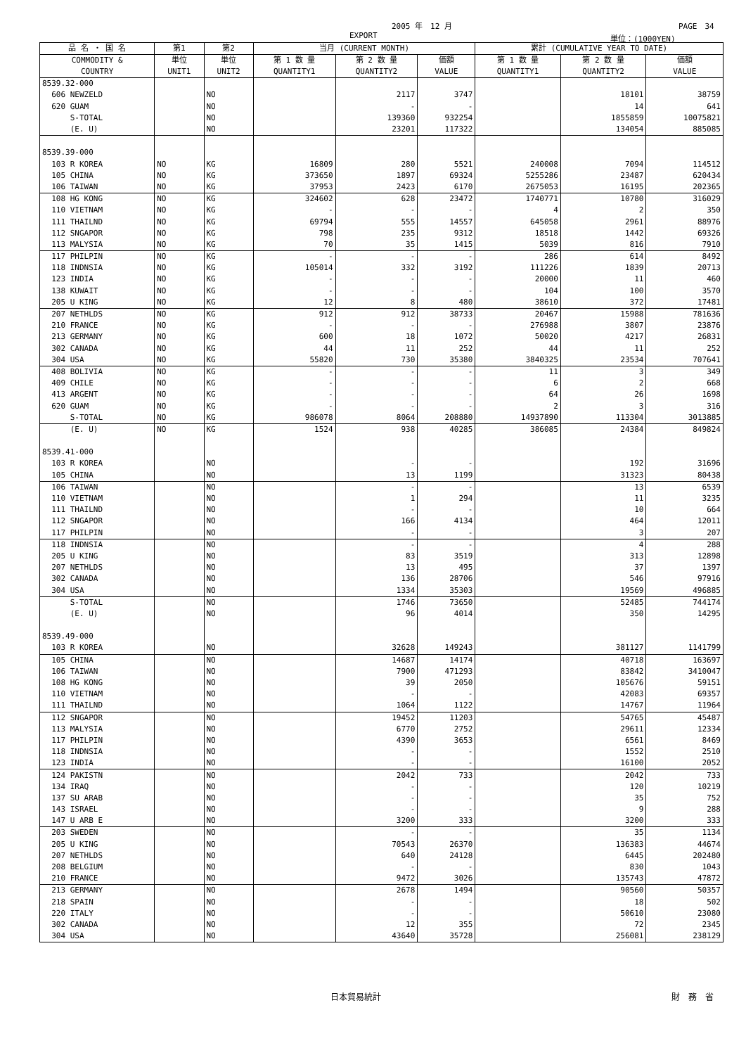2005 年　12 月 PAGE　34
EXPORT 単位：(1000YEN)
| 品 名 ・ 国 名 | 第1 | 第2 | 当月 (CURRENT MONTH) | | | 累計 (CUMULATIVE YEAR TO DATE) | | |
| --- | --- | --- | --- | --- | --- | --- | --- | --- |
| COMMODITY & COUNTRY | 単位 UNIT1 | 単位 UNIT2 | 第 1 数 量 QUANTITY1 | 第 2 数 量 QUANTITY2 | 価額 VALUE | 第 1 数 量 QUANTITY1 | 第 2 数 量 QUANTITY2 | 価額 VALUE |
| 8539.32-000 | | | | | | | | |
| 606 NEWZELD | | NO | | 2117 | 3747 | | 18101 | 38759 |
| 620 GUAM | | NO | | - | - | | 14 | 641 |
| S-TOTAL | | NO | | 139360 | 932254 | | 1855859 | 10075821 |
| (E. U) | | NO | | 23201 | 117322 | | 134054 | 885085 |
| 8539.39-000 | | | | | | | | |
| 103 R KOREA | NO | KG | 16809 | 280 | 5521 | 240008 | 7094 | 114512 |
| 105 CHINA | NO | KG | 373650 | 1897 | 69324 | 5255286 | 23487 | 620434 |
| 106 TAIWAN | NO | KG | 37953 | 2423 | 6170 | 2675053 | 16195 | 202365 |
| 108 HG KONG | NO | KG | 324602 | 628 | 23472 | 1740771 | 10780 | 316029 |
| 110 VIETNAM | NO | KG | - | - | - | 4 | 2 | 350 |
| 111 THAILND | NO | KG | 69794 | 555 | 14557 | 645058 | 2961 | 88976 |
| 112 SNGAPOR | NO | KG | 798 | 235 | 9312 | 18518 | 1442 | 69326 |
| 113 MALYSIA | NO | KG | 70 | 35 | 1415 | 5039 | 816 | 7910 |
| 117 PHILPIN | NO | KG | - | - | - | 286 | 614 | 8492 |
| 118 INDNSIA | NO | KG | 105014 | 332 | 3192 | 111226 | 1839 | 20713 |
| 123 INDIA | NO | KG | - | - | - | 20000 | 11 | 460 |
| 138 KUWAIT | NO | KG | - | - | - | 104 | 100 | 3570 |
| 205 U KING | NO | KG | 12 | 8 | 480 | 38610 | 372 | 17481 |
| 207 NETHLDS | NO | KG | 912 | 912 | 38733 | 20467 | 15988 | 781636 |
| 210 FRANCE | NO | KG | - | - | - | 276988 | 3807 | 23876 |
| 213 GERMANY | NO | KG | 600 | 18 | 1072 | 50020 | 4217 | 26831 |
| 302 CANADA | NO | KG | 44 | 11 | 252 | 44 | 11 | 252 |
| 304 USA | NO | KG | 55820 | 730 | 35380 | 3840325 | 23534 | 707641 |
| 408 BOLIVIA | NO | KG | - | - | - | 11 | 3 | 349 |
| 409 CHILE | NO | KG | - | - | - | 6 | 2 | 668 |
| 413 ARGENT | NO | KG | - | - | - | 64 | 26 | 1698 |
| 620 GUAM | NO | KG | - | - | - | 2 | 3 | 316 |
| S-TOTAL | NO | KG | 986078 | 8064 | 208880 | 14937890 | 113304 | 3013885 |
| (E. U) | NO | KG | 1524 | 938 | 40285 | 386085 | 24384 | 849824 |
| 8539.41-000 | | | | | | | | |
| 103 R KOREA | | NO | | - | - | | 192 | 31696 |
| 105 CHINA | | NO | | 13 | 1199 | | 31323 | 80438 |
| 106 TAIWAN | | NO | | - | - | | 13 | 6539 |
| 110 VIETNAM | | NO | | 1 | 294 | | 11 | 3235 |
| 111 THAILND | | NO | | - | - | | 10 | 664 |
| 112 SNGAPOR | | NO | | 166 | 4134 | | 464 | 12011 |
| 117 PHILPIN | | NO | | - | - | | 3 | 207 |
| 118 INDNSIA | | NO | | - | - | | 4 | 288 |
| 205 U KING | | NO | | 83 | 3519 | | 313 | 12898 |
| 207 NETHLDS | | NO | | 13 | 495 | | 37 | 1397 |
| 302 CANADA | | NO | | 136 | 28706 | | 546 | 97916 |
| 304 USA | | NO | | 1334 | 35303 | | 19569 | 496885 |
| S-TOTAL | | NO | | 1746 | 73650 | | 52485 | 744174 |
| (E. U) | | NO | | 96 | 4014 | | 350 | 14295 |
| 8539.49-000 | | | | | | | | |
| 103 R KOREA | | NO | | 32628 | 149243 | | 381127 | 1141799 |
| 105 CHINA | | NO | | 14687 | 14174 | | 40718 | 163697 |
| 106 TAIWAN | | NO | | 7900 | 471293 | | 83842 | 3410047 |
| 108 HG KONG | | NO | | 39 | 2050 | | 105676 | 59151 |
| 110 VIETNAM | | NO | | - | - | | 42083 | 69357 |
| 111 THAILND | | NO | | 1064 | 1122 | | 14767 | 11964 |
| 112 SNGAPOR | | NO | | 19452 | 11203 | | 54765 | 45487 |
| 113 MALYSIA | | NO | | 6770 | 2752 | | 29611 | 12334 |
| 117 PHILPIN | | NO | | 4390 | 3653 | | 6561 | 8469 |
| 118 INDNSIA | | NO | | - | - | | 1552 | 2510 |
| 123 INDIA | | NO | | - | - | | 16100 | 2052 |
| 124 PAKISTN | | NO | | 2042 | 733 | | 2042 | 733 |
| 134 IRAQ | | NO | | - | - | | 120 | 10219 |
| 137 SU ARAB | | NO | | - | - | | 35 | 752 |
| 143 ISRAEL | | NO | | - | - | | 9 | 288 |
| 147 U ARB E | | NO | | 3200 | 333 | | 3200 | 333 |
| 203 SWEDEN | | NO | | - | - | | 35 | 1134 |
| 205 U KING | | NO | | 70543 | 26370 | | 136383 | 44674 |
| 207 NETHLDS | | NO | | 640 | 24128 | | 6445 | 202480 |
| 208 BELGIUM | | NO | | - | - | | 830 | 1043 |
| 210 FRANCE | | NO | | 9472 | 3026 | | 135743 | 47872 |
| 213 GERMANY | | NO | | 2678 | 1494 | | 90560 | 50357 |
| 218 SPAIN | | NO | | - | - | | 18 | 502 |
| 220 ITALY | | NO | | - | - | | 50610 | 23080 |
| 302 CANADA | | NO | | 12 | 355 | | 72 | 2345 |
| 304 USA | | NO | | 43640 | 35728 | | 256081 | 238129 |
日本貿易統計 財　務　省